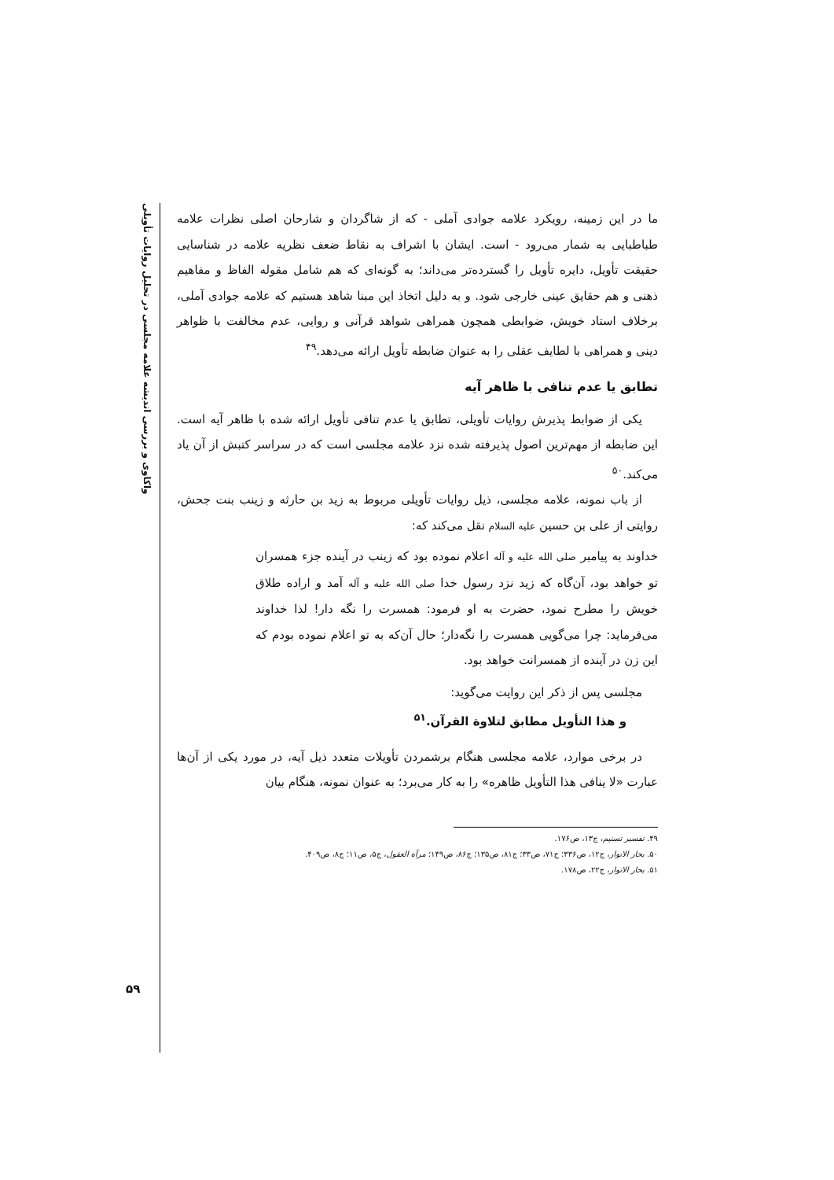واکاوی و بررسی اندیشه علامه مجلسی در تحلیل روایات تأویلی
ما در این زمینه، رویکرد علامه جوادی آملی - که از شاگردان و شارحان اصلی نظرات علامه طباطبایی به شمار می‌رود - است. ایشان با اشراف به نقاط ضعف نظریه علامه در شناسایی حقیقت تأویل، دایره تأویل را گسترده‌تر می‌داند؛ به گونه‌ای که هم شامل مقوله الفاظ و مفاهیم ذهنی و هم حقایق عینی خارجی شود. و به دلیل اتخاذ این مبنا شاهد هستیم که علامه جوادی آملی، برخلاف استاد خویش، ضوابطی همچون همراهی شواهد قرآنی و روایی، عدم مخالفت با ظواهر دینی و همراهی با لطایف عقلی را به عنوان ضابطه تأویل ارائه می‌دهد.<sup>۴۹</sup>
تطابق یا عدم تنافی با ظاهر آیه
یکی از ضوابط پذیرش روایات تأویلی، تطابق یا عدم تنافی تأویل ارائه شده با ظاهر آیه است. این ضابطه از مهم‌ترین اصول پذیرفته شده نزد علامه مجلسی است که در سراسر کتبش از آن یاد می‌کند.<sup>۵۰</sup>
از باب نمونه، علامه مجلسی، ذیل روایات تأویلی مربوط به زید بن حارثه و زینب بنت جحش، روایتی از علی بن حسین علیه السلام نقل می‌کند که:
خداوند به پیامبر صلی الله علیه و آله اعلام نموده بود که زینب در آینده جزء همسران تو خواهد بود، آن‌گاه که زید نزد رسول خدا صلی الله علیه و آله آمد و اراده طلاق خویش را مطرح نمود، حضرت به او فرمود: همسرت را نگه دار! لذا خداوند می‌فرماید: چرا می‌گویی همسرت را نگه‌دار؛ حال آن‌که به تو اعلام نموده بودم که این زن در آینده از همسرانت خواهد بود.
مجلسی پس از ذکر این روایت می‌گوید:
و هذا التأویل مطابق لتلاوة القرآن.<sup>۵۱</sup>
در برخی موارد، علامه مجلسی هنگام برشمردن تأویلات متعدد ذیل آیه، در مورد یکی از آن‌ها عبارت «لا ینافی هذا التأویل ظاهره» را به کار می‌برد؛ به عنوان نمونه، هنگام بیان
۴۹. تفسیر تسنیم، ج۱۳، ص۱۷۶.
۵۰. بحار الانوار، ج۱۲، ص۳۳۶؛ ج۷۱، ص۳۳؛ ج۸۱، ص۱۳۵؛ ج۸۶، ص۱۴۹؛ مرآة العقول، ج۵، ص۱۱؛ ج۸، ص۴۰۹.
۵۱. بحار الانوار، ج۲۲، ص۱۷۸.
۵۹